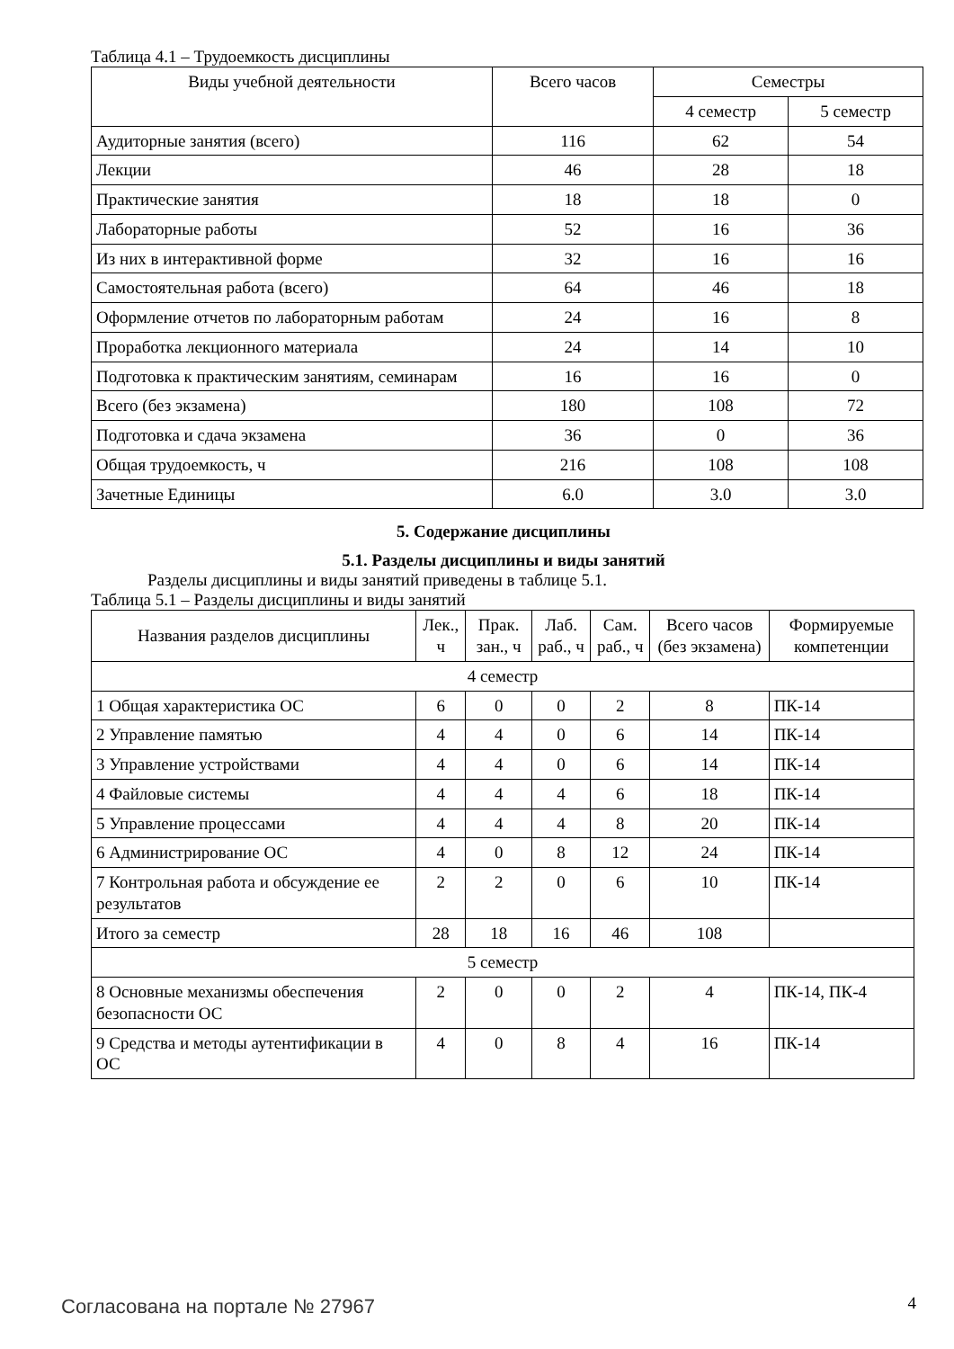Таблица 4.1 – Трудоемкость дисциплины
| Виды учебной деятельности | Всего часов | Семестры | |
| --- | --- | --- | --- |
| | | 4 семестр | 5 семестр |
| Аудиторные занятия (всего) | 116 | 62 | 54 |
| Лекции | 46 | 28 | 18 |
| Практические занятия | 18 | 18 | 0 |
| Лабораторные работы | 52 | 16 | 36 |
| Из них в интерактивной форме | 32 | 16 | 16 |
| Самостоятельная работа (всего) | 64 | 46 | 18 |
| Оформление отчетов по лабораторным работам | 24 | 16 | 8 |
| Проработка лекционного материала | 24 | 14 | 10 |
| Подготовка к практическим занятиям, семинарам | 16 | 16 | 0 |
| Всего (без экзамена) | 180 | 108 | 72 |
| Подготовка и сдача экзамена | 36 | 0 | 36 |
| Общая трудоемкость, ч | 216 | 108 | 108 |
| Зачетные Единицы | 6.0 | 3.0 | 3.0 |
5. Содержание дисциплины
5.1. Разделы дисциплины и виды занятий
Разделы дисциплины и виды занятий приведены в таблице 5.1.
Таблица 5.1 – Разделы дисциплины и виды занятий
| Названия разделов дисциплины | Лек., ч | Прак. зан., ч | Лаб. раб., ч | Сам. раб., ч | Всего часов (без экзамена) | Формируемые компетенции |
| --- | --- | --- | --- | --- | --- | --- |
| 4 семестр | | | | | | |
| 1 Общая характеристика ОС | 6 | 0 | 0 | 2 | 8 | ПК-14 |
| 2 Управление памятью | 4 | 4 | 0 | 6 | 14 | ПК-14 |
| 3 Управление устройствами | 4 | 4 | 0 | 6 | 14 | ПК-14 |
| 4 Файловые системы | 4 | 4 | 4 | 6 | 18 | ПК-14 |
| 5 Управление процессами | 4 | 4 | 4 | 8 | 20 | ПК-14 |
| 6 Администрирование ОС | 4 | 0 | 8 | 12 | 24 | ПК-14 |
| 7 Контрольная работа и обсуждение ее результатов | 2 | 2 | 0 | 6 | 10 | ПК-14 |
| Итого за семестр | 28 | 18 | 16 | 46 | 108 | |
| 5 семестр | | | | | | |
| 8 Основные механизмы обеспечения безопасности ОС | 2 | 0 | 0 | 2 | 4 | ПК-14, ПК-4 |
| 9 Средства и методы аутентификации в ОС | 4 | 0 | 8 | 4 | 16 | ПК-14 |
Согласована на портале № 27967 4